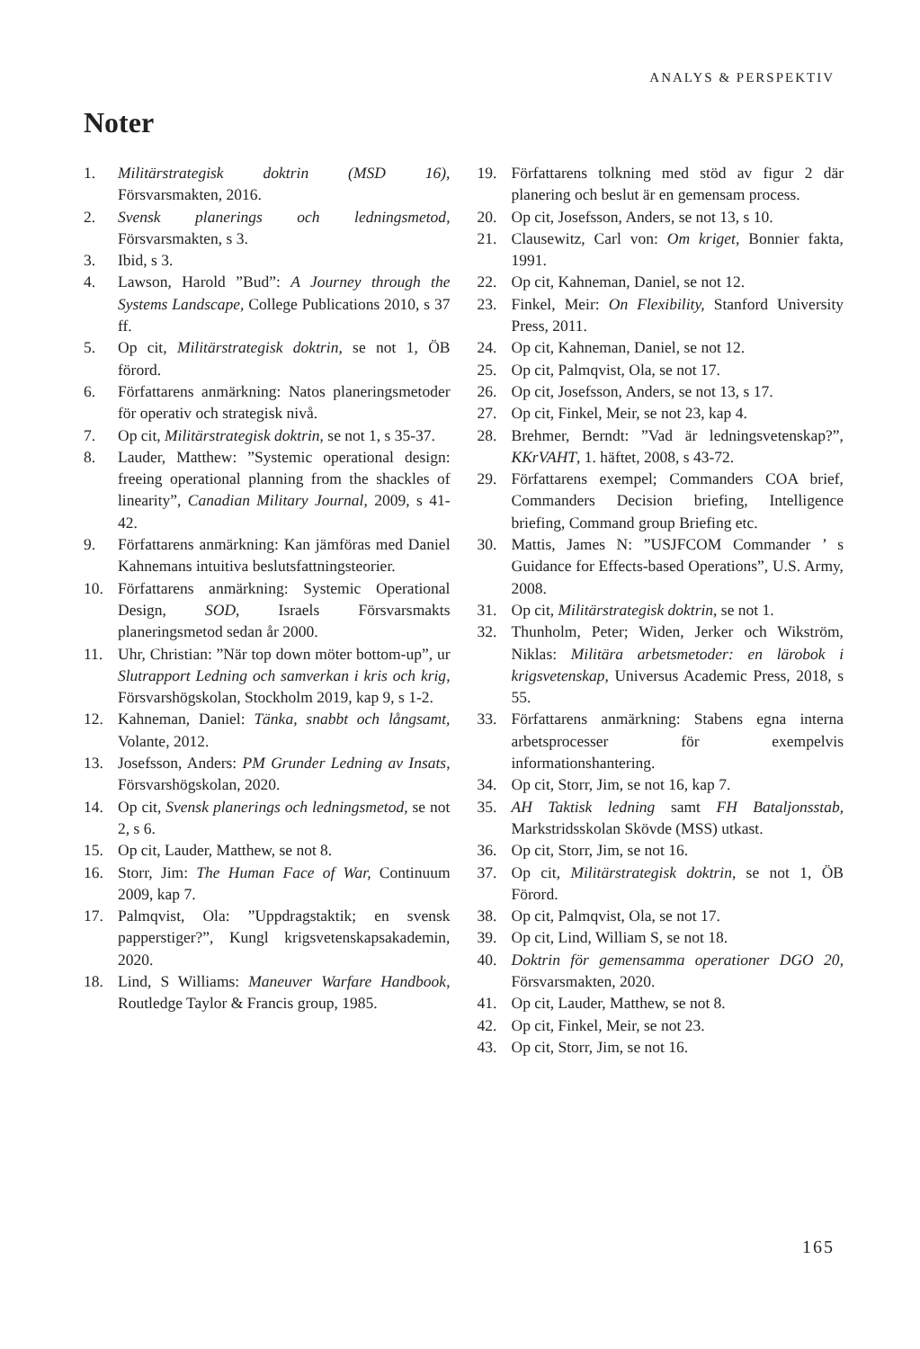ANALYS & PERSPEKTIV
Noter
1. Militärstrategisk doktrin (MSD 16), Försvarsmakten, 2016.
2. Svensk planerings och ledningsmetod, Försvarsmakten, s 3.
3. Ibid, s 3.
4. Lawson, Harold ”Bud”: A Journey through the Systems Landscape, College Publications 2010, s 37 ff.
5. Op cit, Militärstrategisk doktrin, se not 1, ÖB förord.
6. Författarens anmärkning: Natos planeringsmetoder för operativ och strategisk nivå.
7. Op cit, Militärstrategisk doktrin, se not 1, s 35-37.
8. Lauder, Matthew: ”Systemic operational design: freeing operational planning from the shackles of linearity”, Canadian Military Journal, 2009, s 41-42.
9. Författarens anmärkning: Kan jämföras med Daniel Kahnemans intuitiva beslutsfattningsteorier.
10. Författarens anmärkning: Systemic Operational Design, SOD, Israels Försvarsmakts planeringsmetod sedan år 2000.
11. Uhr, Christian: ”När top down möter bottom-up”, ur Slutrapport Ledning och samverkan i kris och krig, Försvarshögskolan, Stockholm 2019, kap 9, s 1-2.
12. Kahneman, Daniel: Tänka, snabbt och långsamt, Volante, 2012.
13. Josefsson, Anders: PM Grunder Ledning av Insats, Försvarshögskolan, 2020.
14. Op cit, Svensk planerings och ledningsmetod, se not 2, s 6.
15. Op cit, Lauder, Matthew, se not 8.
16. Storr, Jim: The Human Face of War, Continuum 2009, kap 7.
17. Palmqvist, Ola: ”Uppdragstaktik; en svensk papperstiger?”, Kungl krigsvetenskapsakademin, 2020.
18. Lind, S Williams: Maneuver Warfare Handbook, Routledge Taylor & Francis group, 1985.
19. Författarens tolkning med stöd av figur 2 där planering och beslut är en gemensam process.
20. Op cit, Josefsson, Anders, se not 13, s 10.
21. Clausewitz, Carl von: Om kriget, Bonnier fakta, 1991.
22. Op cit, Kahneman, Daniel, se not 12.
23. Finkel, Meir: On Flexibility, Stanford University Press, 2011.
24. Op cit, Kahneman, Daniel, se not 12.
25. Op cit, Palmqvist, Ola, se not 17.
26. Op cit, Josefsson, Anders, se not 13, s 17.
27. Op cit, Finkel, Meir, se not 23, kap 4.
28. Brehmer, Berndt: ”Vad är ledningsvetenskap?”, KKrVAHT, 1. häftet, 2008, s 43-72.
29. Författarens exempel; Commanders COA brief, Commanders Decision briefing, Intelligence briefing, Command group Briefing etc.
30. Mattis, James N: ”USJFCOM Commander ’ s Guidance for Effects-based Operations”, U.S. Army, 2008.
31. Op cit, Militärstrategisk doktrin, se not 1.
32. Thunholm, Peter; Widen, Jerker och Wikström, Niklas: Militära arbetsmetoder: en lärobok i krigsvetenskap, Universus Academic Press, 2018, s 55.
33. Författarens anmärkning: Stabens egna interna arbetsprocesser för exempelvis informationshantering.
34. Op cit, Storr, Jim, se not 16, kap 7.
35. AH Taktisk ledning samt FH Bataljonsstab, Markstridsskolan Skövde (MSS) utkast.
36. Op cit, Storr, Jim, se not 16.
37. Op cit, Militärstrategisk doktrin, se not 1, ÖB Förord.
38. Op cit, Palmqvist, Ola, se not 17.
39. Op cit, Lind, William S, se not 18.
40. Doktrin för gemensamma operationer DGO 20, Försvarsmakten, 2020.
41. Op cit, Lauder, Matthew, se not 8.
42. Op cit, Finkel, Meir, se not 23.
43. Op cit, Storr, Jim, se not 16.
165